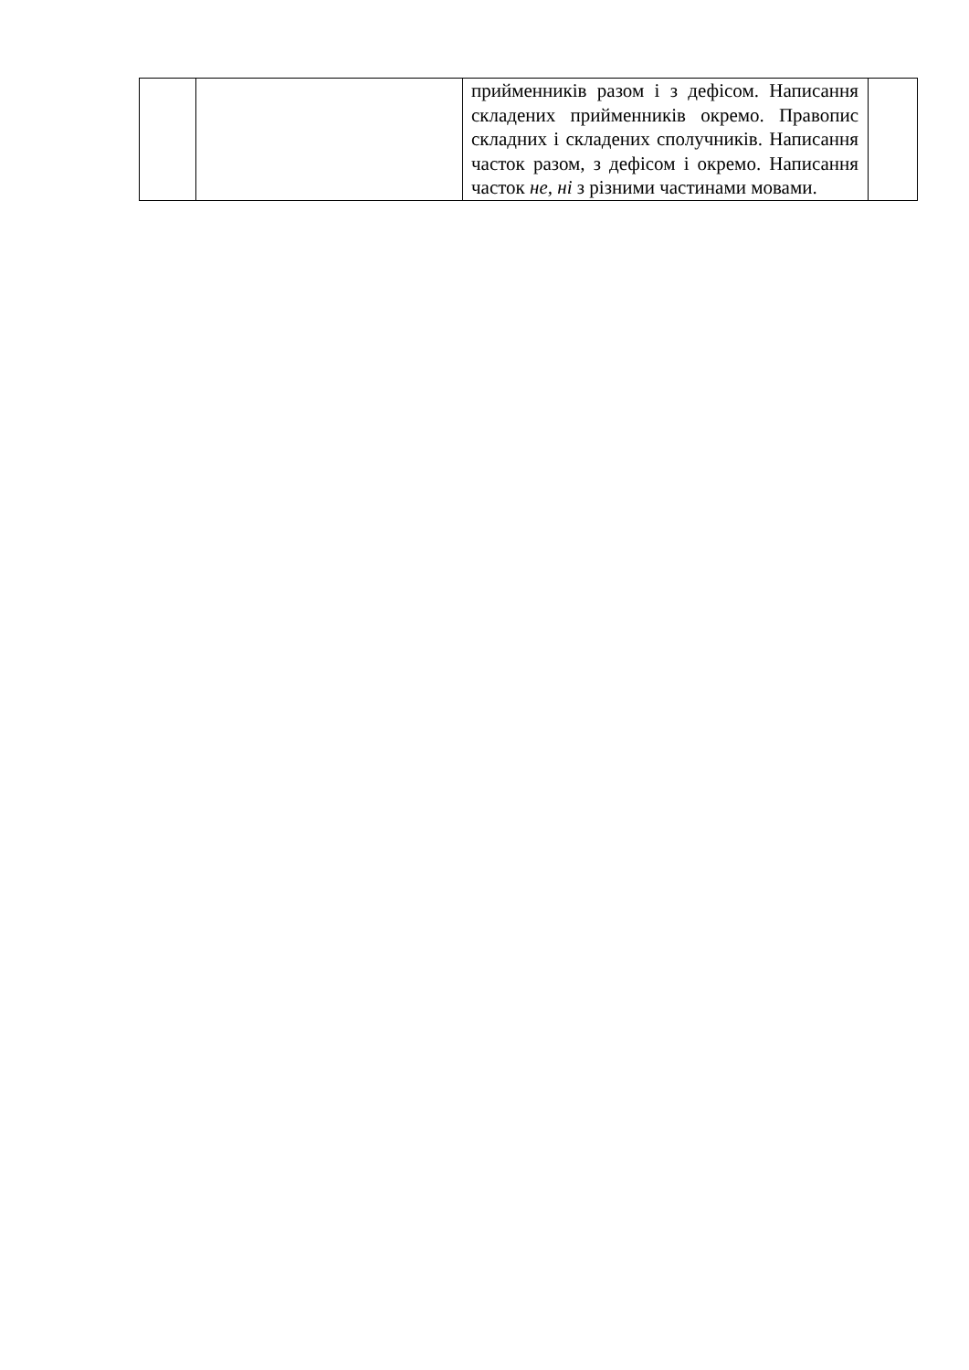| | | прийменників разом і з дефісом. Написання складених прийменників окремо. Правопис складних і складених сполучників. Написання часток разом, з дефісом і окремо. Написання часток не, ні з різними частинами мовами. | |